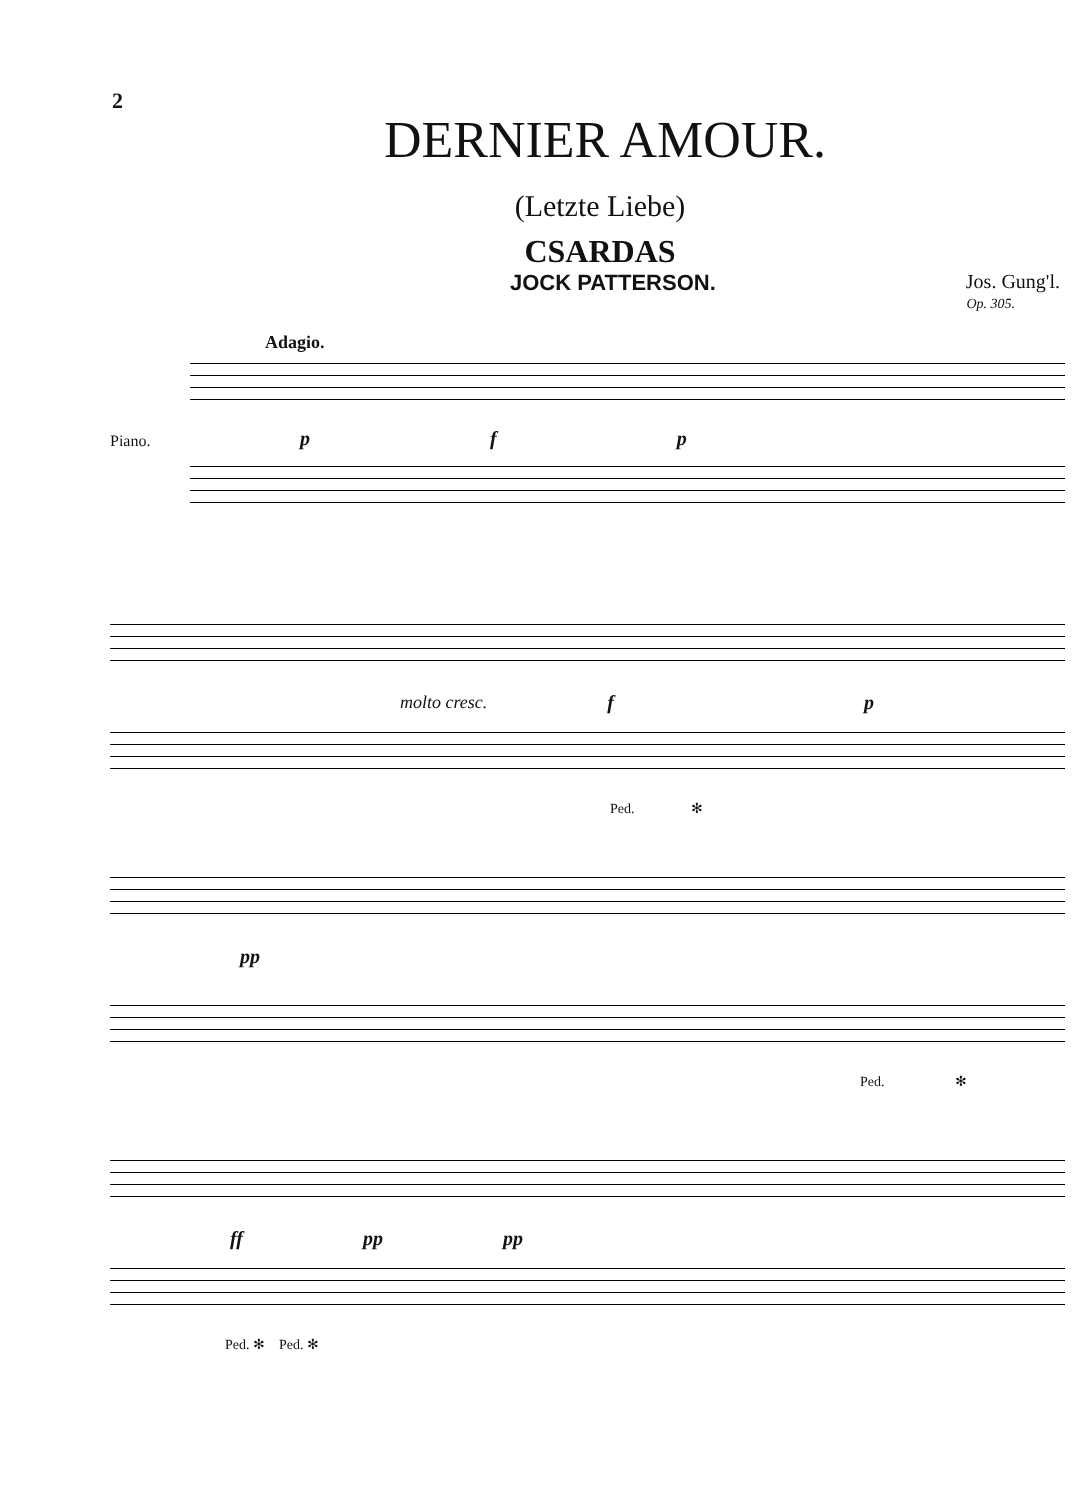2
DERNIER AMOUR.
(Letzte Liebe)
CSARDAS
JOCK PATTERSON. Jos. Gung'l.
Op. 305.
Adagio.
pf p
Piano.
molto cresc. f p
Ped. ✻
pp
Ped. ✻
ff pp pp
Ped. ✻ Ped. ✻